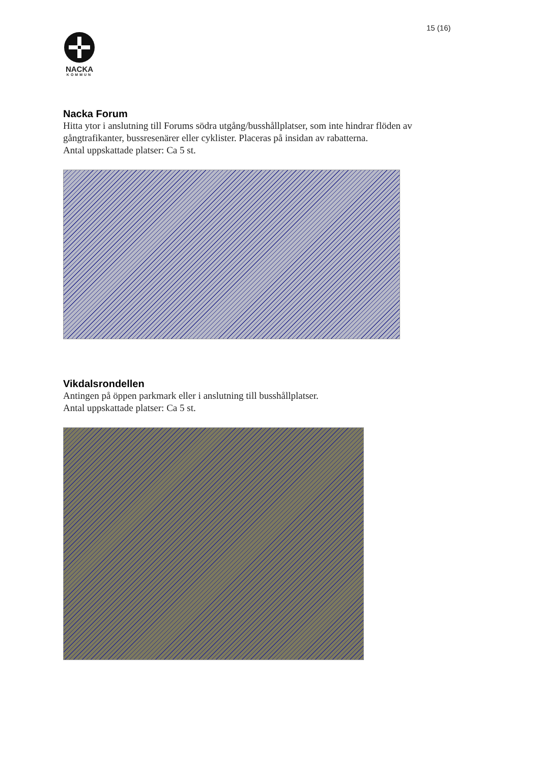15 (16)
NACKA
KOMMUN
Nacka Forum
Hitta ytor i anslutning till Forums södra utgång/busshållplatser, som inte hindrar flöden av gångtrafikanter, bussresenärer eller cyklister. Placeras på insidan av rabatterna.
Antal uppskattade platser: Ca 5 st.
Vikdalsrondellen
Antingen på öppen parkmark eller i anslutning till busshållplatser.
Antal uppskattade platser: Ca 5 st.